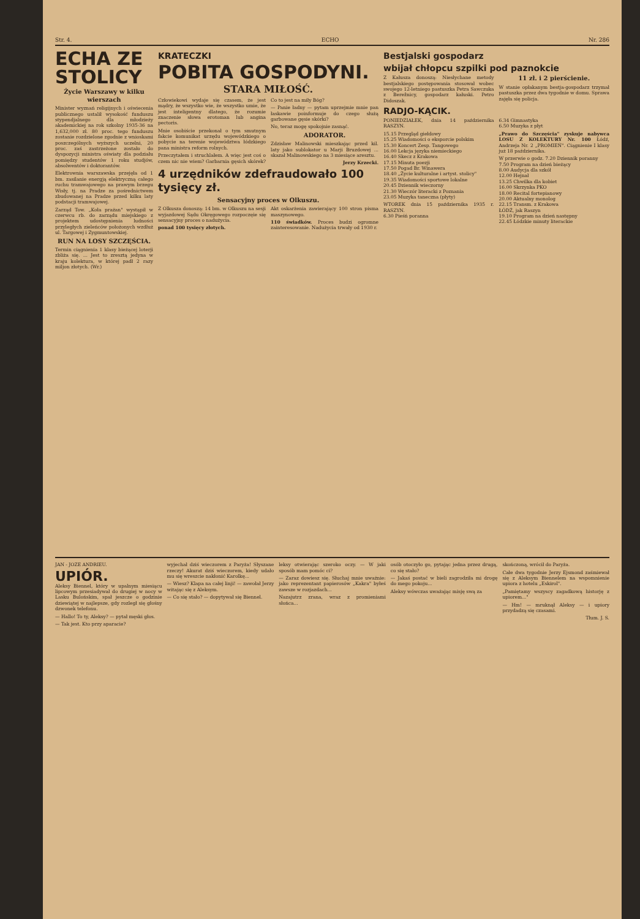Str. 4. ECHO Nr. 286
ECHA ZE STOLICY
Życie Warszawy w kilku wierszach
Minister wyznań religijnych i oświecenia publicznego ustalił wysokość funduszu stypendjalnego dla młodzieży akademickiej na rok szkolny 1935-36 na 1,632,000 zł. 80 proc. tego funduszu zostanie rozdzielone zgodnie z wnioskami poszczególnych wyższych uczelni, 20 proc. zaś zastrzeżone zostało do dyspozycji ministra oświaty dla podziału pomiędzy studentów 1 roku studjów, absolwentów i doktorantów.
Elektrownia warszawska przejęła od 1 bm. zasilanie energją elektryczną całego ruchu tramwajowego na prawym brzegu Wisły, tj. na Pradze za pośrednictwem zbudowanej na Pradze przed kilku laty podstacji tramwajowej.
Zarząd Tow. „Koła prażan" wystąpił w czerwcu rb. do zarządu miejskiego z projektem udostępnienia ludności przyległych zieleńców położonych wzdłuż ul. Targowej i Zygmuntowskiej.
RUN NA LOSY SZCZĘŚCIA.
Termin ciągnienia 1 klasy bieżącej loterji zbliża się. ... Jest to zresztą jedyna w kraju kolektura, w której padł 2 razy miljon złotych. (Wr.)
KRATECZKI
POBITA GOSPODYNI.
STARA MIŁOŚĆ.
Człowiekowi wydaje się czasem, że jest mądry, że wszystko wie, że wszystko umie, że jest inteligentny dlatego, że rozumie znaczenie słowa erotoman lub angina pectoris.
Mnie osobiście przekonał o tym smutnym fakcie komunikat urzędu wojewódzkiego o pobycie na terenie województwa łódzkiego pana ministra reform rolnych.
Przeczytałem i struchlałem. A więc jest coś o czem nic nie wiem? Garbarnia gęsich skórek? Co to jest na miły Bóg?
— Panie ładny — pytam uprzejmie mnie pan łaskawie poinformuje do czego służą garbowane gęsie skórki?
No, teraz mogę spokojnie zasnąć.
ADORATOR.
Zdzisław Malinowski mieszkając przed kil. laty jako sublokator u Marji Bruzdowej ... skazał Malinowskiego na 3 miesiące aresztu.
Jerzy Krzecki.
4 urzędników zdefraudowało 100 tysięcy zł.
Sensacyjny proces w Olkuszu.
Z Olkusza donoszą: 14 bm. w Olkuszu na sesji wyjazdowej Sądu Okręgowego rozpoczęie się sensacyjny proces o nadużycia.
ponad 100 tysięcy złotych.
Akt oskarżenia zawierający 100 stron pisma maszynowego.
110 świadków. Proces budzi ogromne zainteresowanie. Nadużycia trwały od 1930 r.
Bestjalski gospodarz
wbijał chłopcu szpilki pod paznokcie
Z Kałusza donoszą: Niesłychane metody bestjalskiego postępowania stosował wobec swojego 12-letniego pastuszka Petra Sawczuka z Berežnicy, gospodarz kałuski. Petro Didoszak.
11 zł. i 2 pierścienie.
W stanie opłakanym bestja-gospodarz trzymał pastuszka przez dwa tygodnie w domu. Sprawa zajęła się policja.
RADJO-KĄCIK.
PONIEDZIAŁEK, dnia 14 października RASZYN.
15.15 Przegląd giełdowy
15.25 Wiadomości o eksporcie polskim
15.30 Koncert Zesp. Tangowego
16.00 Lekcja języka niemieckiego
16.40 Skecz z Krakowa
17.15 Minuta poezji
17.50 Pogad Br. Winawera
18.40 „Życie kulturalne i artyst. stolicy"
19.35 Wiadomości sportowe lokalne
20.45 Dziennik wieczorny
21.30 Wieczór literacki z Poznania
23.05 Muzyka taneczna (płyty)
WTOREK dnia 15 października 1935 r. RASZYN.
6.30 Pieśń poranna
6.34 Gimnastyka
6.50 Muzyka z płyt
„Prawo do Szczęścia" zyskuje nabywca LOSU Z KOLEKTURY Nr. 100 Łódź, Andrzeja Nr. 2 „PROMIEŃ". Ciągnienie I klasy już 18 października.
W przerwie o godz. 7.20 Dziennik poranny
7.50 Program na dzień bieżący
8.00 Audycja dla szkół
12.00 Hejnał
13.25 Chwilka dla kobiet
16.00 Skrzynka PKO
18.00 Recital fortepianowy
20.00 Aktualny monolog
22.15 Transm. z Krakowa
ŁÓDŹ, jak Raszyn
19.10 Program na dzień następny
22.45 Łódzkie minuty literackie
JAN - JOZE ANDRIEU.
UPIÓR.
Aleksy Biennel, który w upalnym miesiącu lipcowym przesiadywał do drugiej w nocy w Lasku Bulońskim, spał jeszcze o godzinie dziewiątej w najlepsze, gdy rozległ się głośny dzwonek telefonu.
— Hallo! To ty, Aleksy? — pytał męski głos.
— Tak jest. Kto przy aparacie?
wyjechał dziś wieczorem z Paryża! Słyszane rzeczy! Akurat dziś wieczorem, kiedy udało mu się wreszcie nakłonić Karolkę...
— Wiesz? Klapa na całej linji! — zawołał Jerzy witając się z Aleksym.
— Co się stało? — dopytywał się Biennel.
leksy otwierając szeroko oczy. — W jaki sposób mam pomóc ci?
— Zaraz dowiesz się. Słuchaj mnie uważnie: jako reprezentant papierosów „Kakra" byłeś zawsze w rozjazdach...
Nazajutrz zrana, wraz z promieniami słońca...
osób otoczyło go, pytając jedna przez drugą, co się stało?
— Jakaś postać w bieli zagrodziła mi drogę do mego pokoju...
Aleksy wówczas uważając misję swą za
skończoną, wrócił do Paryża.
Całe dwa tygodnie Jerzy Ejsmond zaśmiewał się z Aleksym Biennelem na wspomnienie upiora z hotelu „Eskirol".
„Pamiętamy wszyscy zagadkową historję z upiorem..."
— Hm! — mruknął Aleksy — i upiory przydadzą się czasami.
Tłum. J. S.